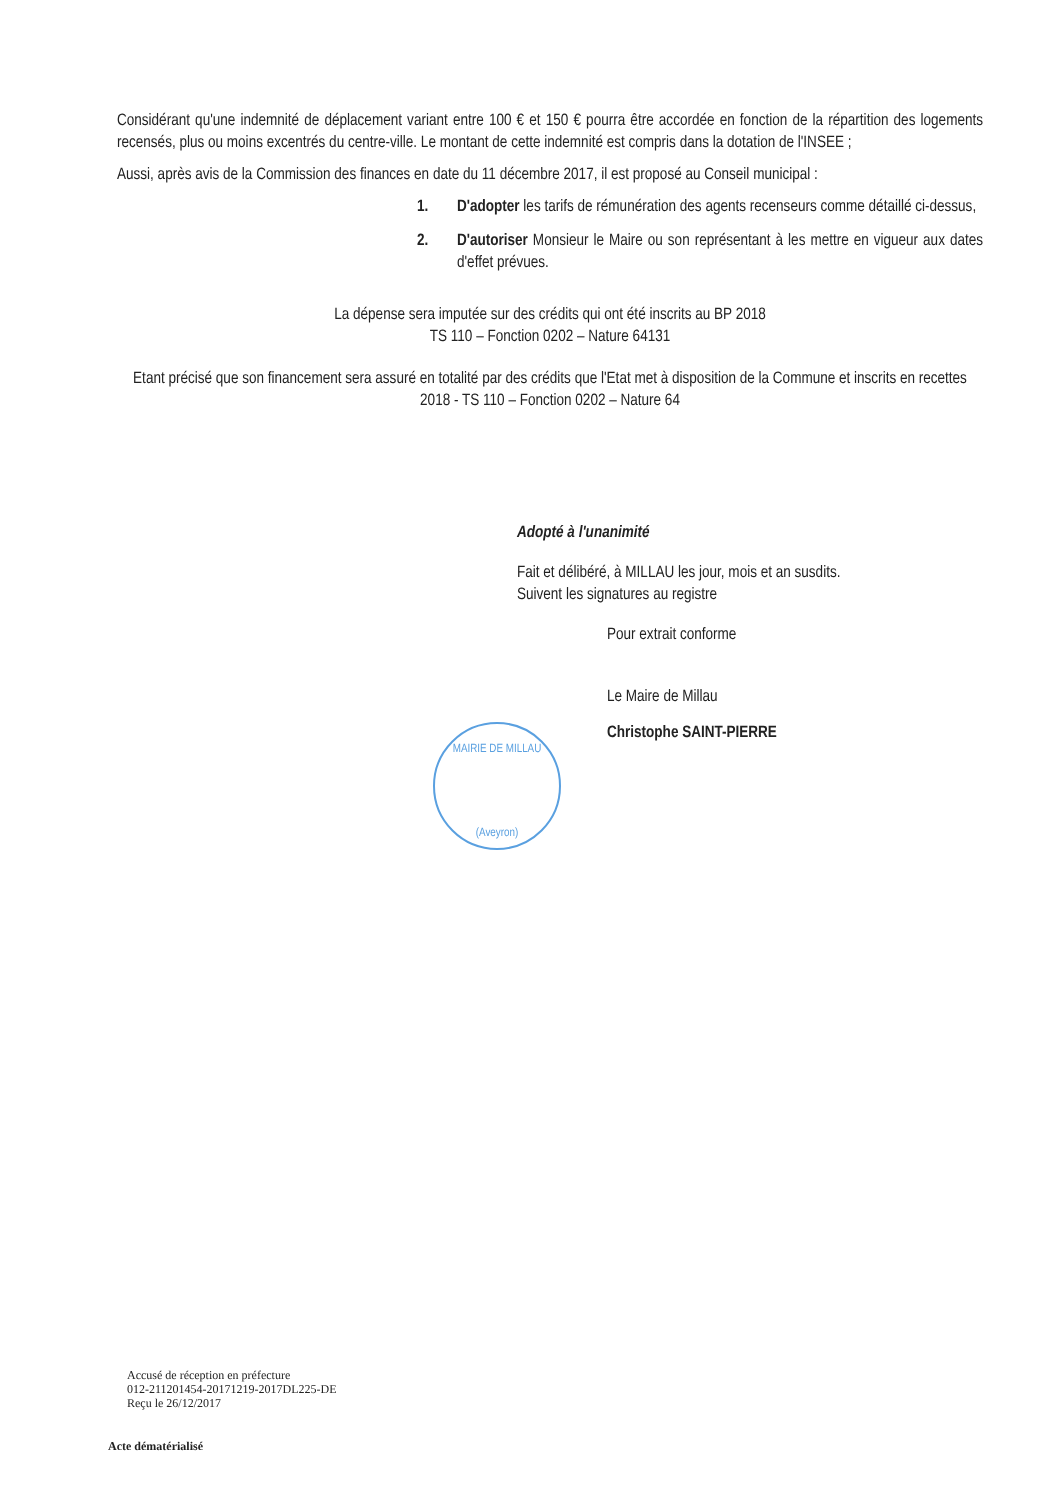Considérant qu'une indemnité de déplacement variant entre 100 € et 150 € pourra être accordée en fonction de la répartition des logements recensés, plus ou moins excentrés du centre-ville. Le montant de cette indemnité est compris dans la dotation de l'INSEE ;
Aussi, après avis de la Commission des finances en date du 11 décembre 2017, il est proposé au Conseil municipal :
1. D'adopter les tarifs de rémunération des agents recenseurs comme détaillé ci-dessus,
2. D'autoriser Monsieur le Maire ou son représentant à les mettre en vigueur aux dates d'effet prévues.
La dépense sera imputée sur des crédits qui ont été inscrits au BP 2018
TS 110 – Fonction 0202 – Nature 64131
Etant précisé que son financement sera assuré en totalité par des crédits que l'Etat met à disposition de la Commune et inscrits en recettes 2018 - TS 110 – Fonction 0202 – Nature 64
Adopté à l'unanimité
Fait et délibéré, à MILLAU les jour, mois et an susdits.
Suivent les signatures au registre
Pour extrait conforme
Le Maire de Millau
Christophe SAINT-PIERRE
MAIRIE DE MILLAU
(Aveyron)
Accusé de réception en préfecture
012-211201454-20171219-2017DL225-DE
Reçu le 26/12/2017
Acte dématérialisé